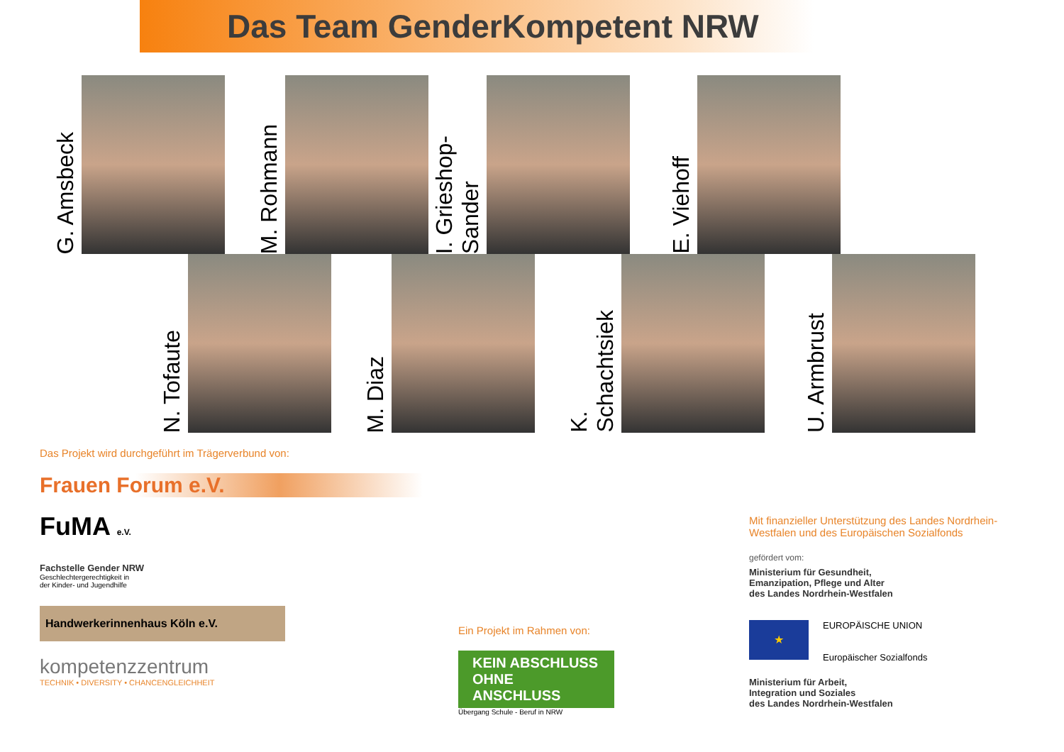Das Team GenderKompetent NRW
G. Amsbeck
M. Rohmann
I. Grieshop-
Sander
E. Viehoff
N. Tofaute
M. Diaz
K.
Schachtsiek
U. Armbrust
Das Projekt wird durchgeführt im Trägerverbund von:
Frauen Forum e.V.
FuMA e.V.
Fachstelle Gender NRW
Geschlechtergerechtigkeit in
der Kinder- und Jugendhilfe
Handwerkerinnenhaus Köln e.V.
kompetenzzentrum
TECHNIK • DIVERSITY • CHANCENGLEICHHEIT
Ein Projekt im Rahmen von:
KEIN ABSCHLUSS OHNE ANSCHLUSS
Übergang Schule - Beruf in NRW
Mit finanzieller Unterstützung des Landes Nordrhein-Westfalen und des Europäischen Sozialfonds
gefördert vom:
Ministerium für Gesundheit,
Emanzipation, Pflege und Alter
des Landes Nordrhein-Westfalen
★
EUROPÄISCHE UNION
Europäischer Sozialfonds
Ministerium für Arbeit,
Integration und Soziales
des Landes Nordrhein-Westfalen